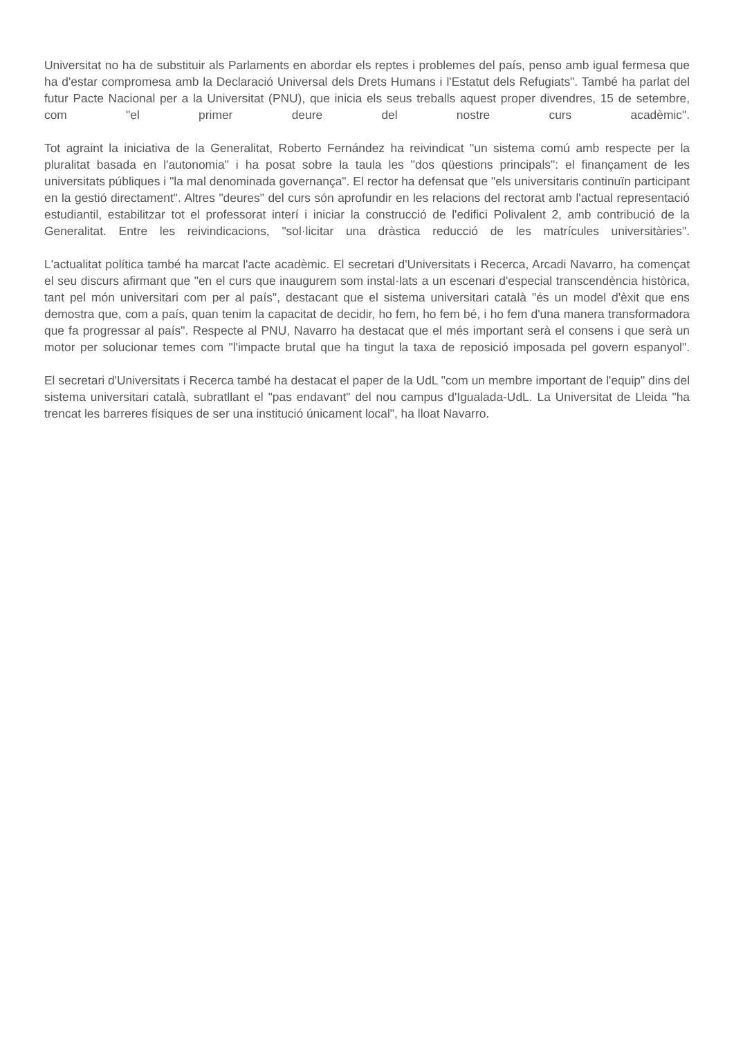Universitat no ha de substituir als Parlaments en abordar els reptes i problemes del país, penso amb igual fermesa que ha d'estar compromesa amb la Declaració Universal dels Drets Humans i l'Estatut dels Refugiats". També ha parlat del futur Pacte Nacional per a la Universitat (PNU), que inicia els seus treballs aquest proper divendres, 15 de setembre, com "el primer deure del nostre curs acadèmic".
Tot agraint la iniciativa de la Generalitat, Roberto Fernández ha reivindicat "un sistema comú amb respecte per la pluralitat basada en l'autonomia" i ha posat sobre la taula les "dos qüestions principals": el finançament de les universitats públiques i "la mal denominada governança". El rector ha defensat que "els universitaris continuïn participant en la gestió directament". Altres "deures" del curs són aprofundir en les relacions del rectorat amb l'actual representació estudiantil, estabilitzar tot el professorat interí i iniciar la construcció de l'edifici Polivalent 2, amb contribució de la Generalitat. Entre les reivindicacions, "sol·licitar una dràstica reducció de les matrícules universitàries".
L'actualitat política també ha marcat l'acte acadèmic. El secretari d'Universitats i Recerca, Arcadi Navarro, ha començat el seu discurs afirmant que "en el curs que inaugurem som instal·lats a un escenari d'especial transcendència històrica, tant pel món universitari com per al país", destacant que el sistema universitari català "és un model d'èxit que ens demostra que, com a país, quan tenim la capacitat de decidir, ho fem, ho fem bé, i ho fem d'una manera transformadora que fa progressar al país". Respecte al PNU, Navarro ha destacat que el més important serà el consens i que serà un motor per solucionar temes com "l'impacte brutal que ha tingut la taxa de reposició imposada pel govern espanyol".
El secretari d'Universitats i Recerca també ha destacat el paper de la UdL "com un membre important de l'equip" dins del sistema universitari català, subratllant el "pas endavant" del nou campus d'Igualada-UdL. La Universitat de Lleida "ha trencat les barreres físiques de ser una institució únicament local", ha lloat Navarro.